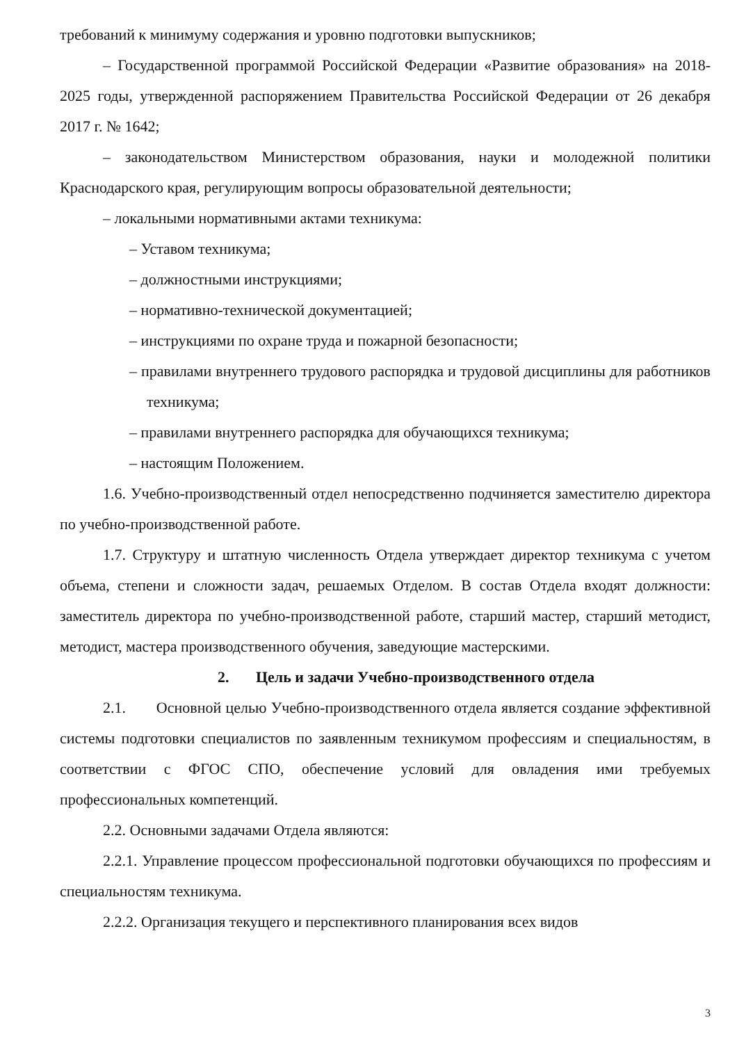требований к минимуму содержания и уровню подготовки выпускников;
– Государственной программой Российской Федерации «Развитие образования» на 2018-2025 годы, утвержденной распоряжением Правительства Российской Федерации от 26 декабря 2017 г. № 1642;
– законодательством Министерством образования, науки и молодежной политики Краснодарского края, регулирующим вопросы образовательной деятельности;
– локальными нормативными актами техникума:
– Уставом техникума;
– должностными инструкциями;
– нормативно-технической документацией;
– инструкциями по охране труда и пожарной безопасности;
– правилами внутреннего трудового распорядка и трудовой дисциплины для работников техникума;
– правилами внутреннего распорядка для обучающихся техникума;
– настоящим Положением.
1.6. Учебно-производственный отдел непосредственно подчиняется заместителю директора по учебно-производственной работе.
1.7. Структуру и штатную численность Отдела утверждает директор техникума с учетом объема, степени и сложности задач, решаемых Отделом. В состав Отдела входят должности: заместитель директора по учебно-производственной работе, старший мастер, старший методист, методист, мастера производственного обучения, заведующие мастерскими.
2. Цель и задачи Учебно-производственного отдела
2.1. Основной целью Учебно-производственного отдела является создание эффективной системы подготовки специалистов по заявленным техникумом профессиям и специальностям, в соответствии с ФГОС СПО, обеспечение условий для овладения ими требуемых профессиональных компетенций.
2.2. Основными задачами Отдела являются:
2.2.1. Управление процессом профессиональной подготовки обучающихся по профессиям и специальностям техникума.
2.2.2. Организация текущего и перспективного планирования всех видов
3